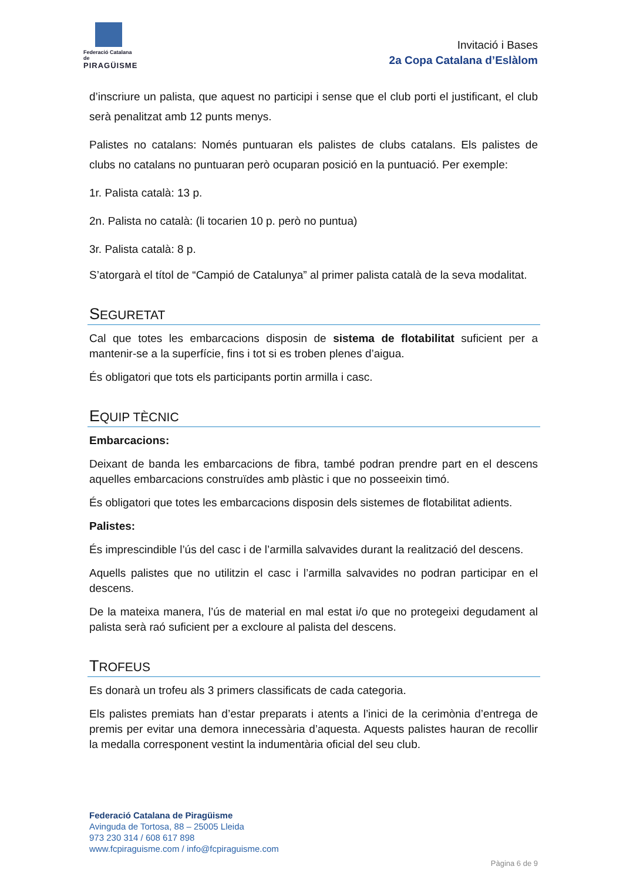Federació Catalana de
PIRAGÜISME
Invitació i Bases
2a Copa Catalana d’Eslàlom
d’inscriure un palista, que aquest no participi i sense que el club porti el justificant, el club serà penalitzat amb 12 punts menys.
Palistes no catalans: Només puntuaran els palistes de clubs catalans. Els palistes de clubs no catalans no puntuaran però ocuparan posició en la puntuació. Per exemple:
1r. Palista català: 13 p.
2n. Palista no català: (li tocarien 10 p. però no puntua)
3r. Palista català: 8 p.
S’atorgarà el títol de “Campió de Catalunya” al primer palista català de la seva modalitat.
SEGURETAT
Cal que totes les embarcacions disposin de sistema de flotabilitat suficient per a mantenir-se a la superfície, fins i tot si es troben plenes d’aigua.
És obligatori que tots els participants portin armilla i casc.
EQUIP TÈCNIC
Embarcacions:
Deixant de banda les embarcacions de fibra, també podran prendre part en el descens aquelles embarcacions construïdes amb plàstic i que no posseeixin timó.
És obligatori que totes les embarcacions disposin dels sistemes de flotabilitat adients.
Palistes:
És imprescindible l’ús del casc i de l’armilla salvavides durant la realització del descens.
Aquells palistes que no utilitzin el casc i l’armilla salvavides no podran participar en el descens.
De la mateixa manera, l’ús de material en mal estat i/o que no protegeixi degudament al palista serà raó suficient per a excloure al palista del descens.
TROFEUS
Es donarà un trofeu als 3 primers classificats de cada categoria.
Els palistes premiats han d’estar preparats i atents a l’inici de la cerimònia d’entrega de premis per evitar una demora innecessària d’aquesta. Aquests palistes hauran de recollir la medalla corresponent vestint la indumentària oficial del seu club.
Federació Catalana de Piragüisme
Avinguda de Tortosa, 88 – 25005 Lleida
973 230 314 / 608 617 898
www.fcpiraguisme.com / info@fcpiraguisme.com
Pàgina 6 de 9